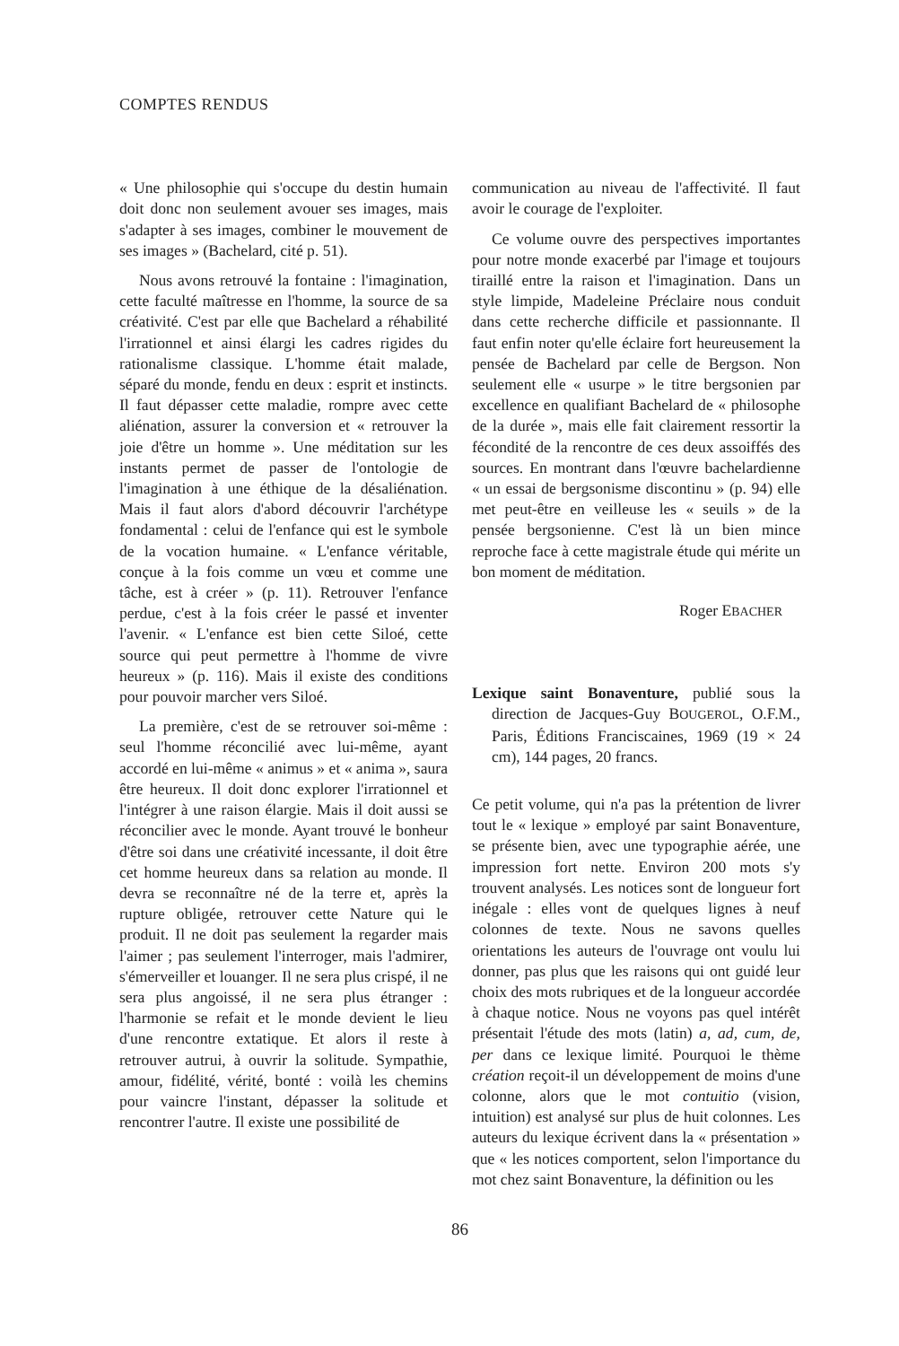COMPTES RENDUS
« Une philosophie qui s'occupe du destin humain doit donc non seulement avouer ses images, mais s'adapter à ses images, combiner le mouvement de ses images » (Bachelard, cité p. 51).
Nous avons retrouvé la fontaine : l'imagination, cette faculté maîtresse en l'homme, la source de sa créativité. C'est par elle que Bachelard a réhabilité l'irrationnel et ainsi élargi les cadres rigides du rationalisme classique. L'homme était malade, séparé du monde, fendu en deux : esprit et instincts. Il faut dépasser cette maladie, rompre avec cette aliénation, assurer la conversion et « retrouver la joie d'être un homme ». Une méditation sur les instants permet de passer de l'ontologie de l'imagination à une éthique de la désaliénation. Mais il faut alors d'abord découvrir l'archétype fondamental : celui de l'enfance qui est le symbole de la vocation humaine. « L'enfance véritable, conçue à la fois comme un vœu et comme une tâche, est à créer » (p. 11). Retrouver l'enfance perdue, c'est à la fois créer le passé et inventer l'avenir. « L'enfance est bien cette Siloé, cette source qui peut permettre à l'homme de vivre heureux » (p. 116). Mais il existe des conditions pour pouvoir marcher vers Siloé.
La première, c'est de se retrouver soi-même : seul l'homme réconcilié avec lui-même, ayant accordé en lui-même « animus » et « anima », saura être heureux. Il doit donc explorer l'irrationnel et l'intégrer à une raison élargie. Mais il doit aussi se réconcilier avec le monde. Ayant trouvé le bonheur d'être soi dans une créativité incessante, il doit être cet homme heureux dans sa relation au monde. Il devra se reconnaître né de la terre et, après la rupture obligée, retrouver cette Nature qui le produit. Il ne doit pas seulement la regarder mais l'aimer ; pas seulement l'interroger, mais l'admirer, s'émerveiller et louanger. Il ne sera plus crispé, il ne sera plus angoissé, il ne sera plus étranger : l'harmonie se refait et le monde devient le lieu d'une rencontre extatique. Et alors il reste à retrouver autrui, à ouvrir la solitude. Sympathie, amour, fidélité, vérité, bonté : voilà les chemins pour vaincre l'instant, dépasser la solitude et rencontrer l'autre. Il existe une possibilité de
communication au niveau de l'affectivité. Il faut avoir le courage de l'exploiter.
Ce volume ouvre des perspectives importantes pour notre monde exacerbé par l'image et toujours tiraillé entre la raison et l'imagination. Dans un style limpide, Madeleine Préclaire nous conduit dans cette recherche difficile et passionnante. Il faut enfin noter qu'elle éclaire fort heureusement la pensée de Bachelard par celle de Bergson. Non seulement elle « usurpe » le titre bergsonien par excellence en qualifiant Bachelard de « philosophe de la durée », mais elle fait clairement ressortir la fécondité de la rencontre de ces deux assoiffés des sources. En montrant dans l'œuvre bachelardienne « un essai de bergsonisme discontinu » (p. 94) elle met peut-être en veilleuse les « seuils » de la pensée bergsonienne. C'est là un bien mince reproche face à cette magistrale étude qui mérite un bon moment de méditation.
Roger EBACHER
Lexique saint Bonaventure, publié sous la direction de Jacques-Guy BOUGEROL, O.F.M., Paris, Éditions Franciscaines, 1969 (19 × 24 cm), 144 pages, 20 francs.
Ce petit volume, qui n'a pas la prétention de livrer tout le « lexique » employé par saint Bonaventure, se présente bien, avec une typographie aérée, une impression fort nette. Environ 200 mots s'y trouvent analysés. Les notices sont de longueur fort inégale : elles vont de quelques lignes à neuf colonnes de texte. Nous ne savons quelles orientations les auteurs de l'ouvrage ont voulu lui donner, pas plus que les raisons qui ont guidé leur choix des mots rubriques et de la longueur accordée à chaque notice. Nous ne voyons pas quel intérêt présentait l'étude des mots (latin) a, ad, cum, de, per dans ce lexique limité. Pourquoi le thème création reçoit-il un développement de moins d'une colonne, alors que le mot contuitio (vision, intuition) est analysé sur plus de huit colonnes. Les auteurs du lexique écrivent dans la « présentation » que « les notices comportent, selon l'importance du mot chez saint Bonaventure, la définition ou les
86